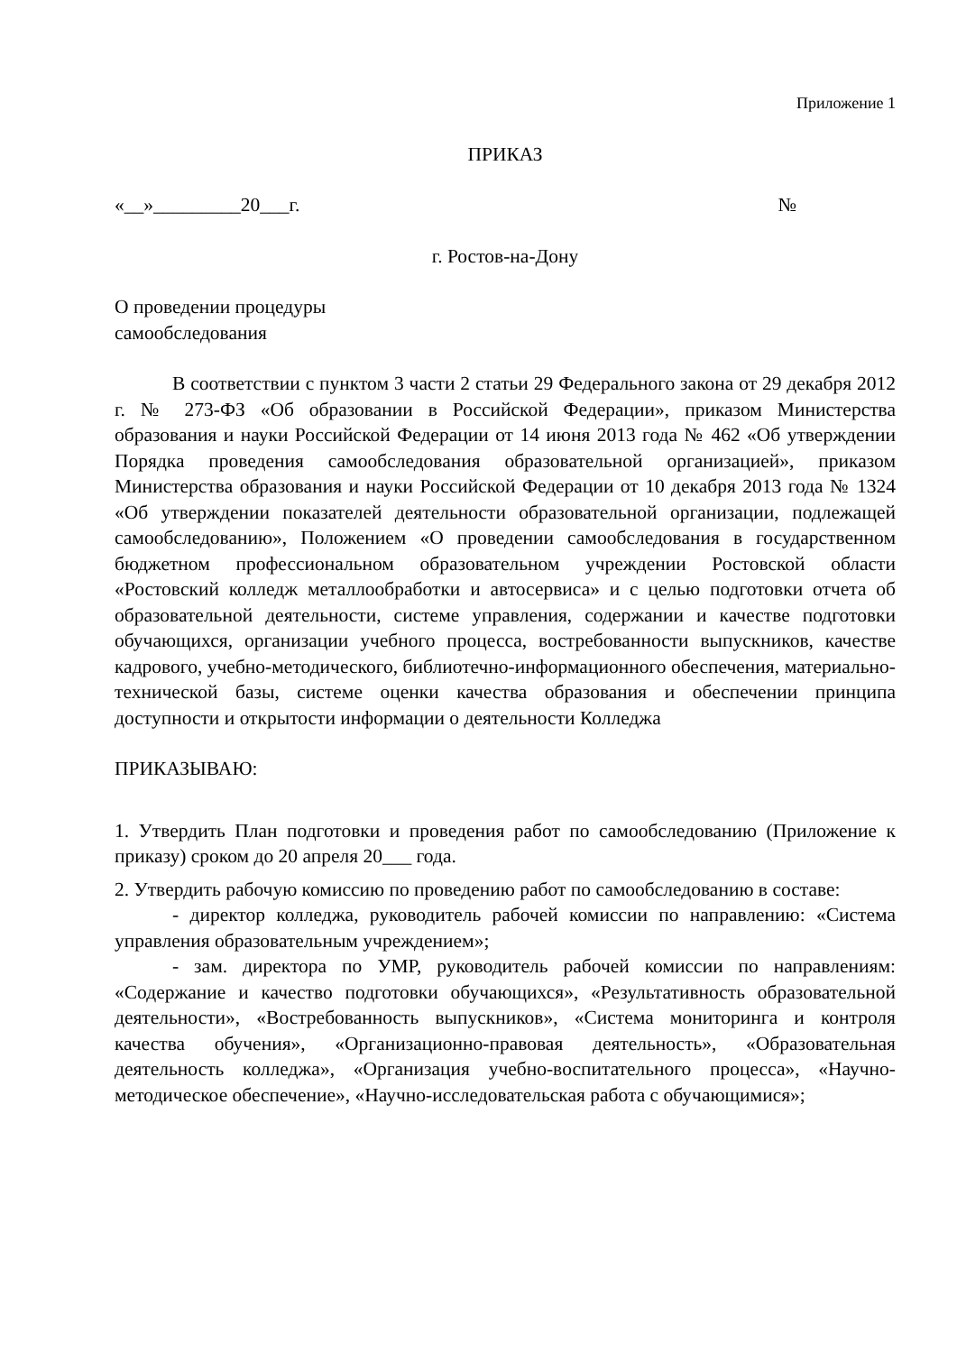Приложение 1
ПРИКАЗ
«__»_________20___г. №
г. Ростов-на-Дону
О проведении процедуры
самообследования
В соответствии с пунктом 3 части 2 статьи 29 Федерального закона от 29 декабря 2012 г. № 273-ФЗ «Об образовании в Российской Федерации», приказом Министерства образования и науки Российской Федерации от 14 июня 2013 года № 462 «Об утверждении Порядка проведения самообследования образовательной организацией», приказом Министерства образования и науки Российской Федерации от 10 декабря 2013 года № 1324 «Об утверждении показателей деятельности образовательной организации, подлежащей самообследованию», Положением «О проведении самообследования в государственном бюджетном профессиональном образовательном учреждении Ростовской области «Ростовский колледж металлообработки и автосервиса» и с целью подготовки отчета об образовательной деятельности, системе управления, содержании и качестве подготовки обучающихся, организации учебного процесса, востребованности выпускников, качестве кадрового, учебно-методического, библиотечно-информационного обеспечения, материально-технической базы, системе оценки качества образования и обеспечении принципа доступности и открытости информации о деятельности Колледжа
ПРИКАЗЫВАЮ:
1. Утвердить План подготовки и проведения работ по самообследованию (Приложение к приказу) сроком до 20 апреля 20___ года.
2. Утвердить рабочую комиссию по проведению работ по самообследованию в составе:
- директор колледжа, руководитель рабочей комиссии по направлению: «Система управления образовательным учреждением»;
- зам. директора по УМР, руководитель рабочей комиссии по направлениям: «Содержание и качество подготовки обучающихся», «Результативность образовательной деятельности», «Востребованность выпускников», «Система мониторинга и контроля качества обучения», «Организационно-правовая деятельность», «Образовательная деятельность колледжа», «Организация учебно-воспитательного процесса», «Научно-методическое обеспечение», «Научно-исследовательская работа с обучающимися»;